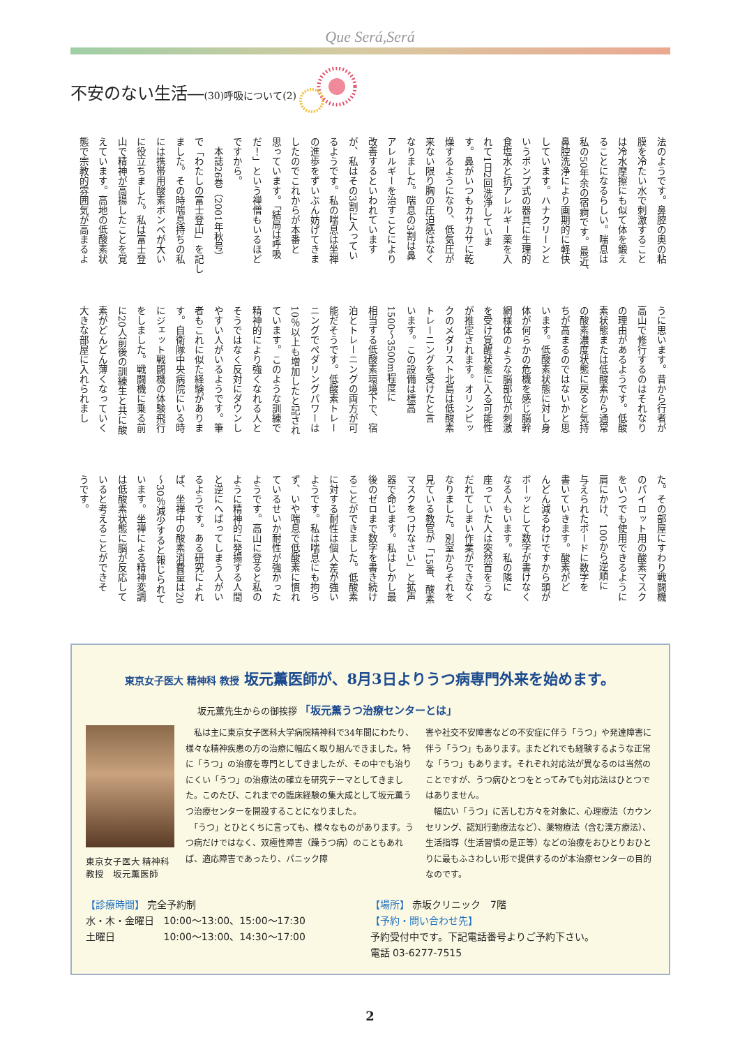Que Será,Será
不安のない生活―(30)呼吸について(2)
法のようです。鼻腔の奥の粘
膜を冷たい水で刺激すること
は冷水摩擦にも似て体を鍛え
ることになるらしい。喘息は
私の50年余の宿痾です。最近、
鼻腔洗浄により画期的に軽快
しています。ハナクリーンと
いうポンプ式の器具に生理的
食塩水と抗アレルギー薬を入
れて1日2回洗浄していま
す。鼻がいつもカサカサに乾
燥するようになり、低気圧が
来ない限り胸の圧迫感はなく
なりました。喘息の3割は鼻
アレルギーを治すことにより
改善するといわれています
が、私はその3割に入ってい
るようです。私の喘息は坐禅
の進歩をずいぶん妨げてきま
したのでこれからが本番と
思っています。「結局は呼吸
だ！」という禅僧もいるほど
ですから。
　本誌26巻（2001年秋号）
で「わたしの富士登山」を記し
ました。その時喘息持ちの私
には携帯用酸素ボンベが大い
に役立ちました。私は富士登
山で精神が高揚したことを覚
えています。高地の低酸素状
態で宗教的雰囲気が高まるよ
うに思います。昔から行者が
高山で修行するのはそれなり
の理由があるようです。低酸
素状態または低酸素から通常
の酸素濃度状態に戻ると気持
ちが高まるのではないかと思
います。低酸素状態に対し身
体が何らかの危機を感じ脳幹
網様体のような脳部位が刺激
を受け覚醒状態に入る可能性
が推定されます。オリンピッ
クのメダリスト北島は低酸素
トレーニングを受けたと言
います。この設備は標高
1500～3500m程度に
相当する低酸素環境下で、宿
泊とトレーニングの両方が可
能だそうです。低酸素トレー
ニングでペダリングパワーは
10％以上も増加したと記され
ています。このような訓練で
精神的により強くなれる人と
そうではなく反対にダウンし
やすい人がいるようです。筆
者もこれに似た経験がありま
す。自衛隊中央病院にいる時
にジェット戦闘機の体験飛行
をしました。戦闘機に乗る前
に20人前後の訓練生と共に酸
素がどんどん薄くなっていく
大きな部屋に入れられまし
た。その部屋にすわり戦闘機
のパイロット用の酸素マスク
をいつでも使用できるように
肩にかけ、100から逆順に
与えられたボードに数字を
書いていきます。酸素がど
んどん減るわけですから頭が
ボーッとして数字が書けなく
なる人もいます。私の隣に
座っていた人は突然首をうな
だれてしまい作業ができなく
なりました。別室からそれを
見ている教官が「15番、酸素
マスクをつけなさい」と拡声
器で命じます。私はしかし最
後のゼロまで数字を書き続け
ることができました。低酸素
に対する耐性は個人差が強い
ようです。私は喘息にも拘ら
ず、いや喘息で低酸素に慣れ
ているせいか耐性が強かった
ようです。高山に登ると私の
ように精神的に発揚する人間
と逆にへばってしまう人がい
るようです。ある研究によれ
ば、坐禅中の酸素消費量は20
～30％減少すると報じられて
います。坐禅による精神変調
は低酸素状態に脳が反応して
いると考えることができそ
うです。
東京女子医大 精神科 教授 坂元薫医師が、8月3日よりうつ病専門外来を始めます。
坂元薫先生からの御挨拶 「坂元薫うつ治療センターとは」
東京女子医大 精神科
教授　坂元薫医師
　私は主に東京女子医科大学病院精神科で34年間にわたり、様々な精神疾患の方の治療に幅広く取り組んできました。特に「うつ」の治療を専門としてきましたが、その中でも治りにくい「うつ」の治療法の確立を研究テーマとしてきました。このたび、これまでの臨床経験の集大成として坂元薫うつ治療センターを開設することになりました。
　「うつ」とひとくちに言っても、様々なものがあります。うつ病だけではなく、双極性障害（躁うつ病）のこともあれば、適応障害であったり、パニック障
害や社交不安障害などの不安症に伴う「うつ」や発達障害に伴う「うつ」もあります。またどれでも経験するような正常な「うつ」もあります。それぞれ対応法が異なるのは当然のことですが、うつ病ひとつをとってみても対応法はひとつではありません。
　幅広い「うつ」に苦しむ方々を対象に、心理療法（カウンセリング、認知行動療法など）、薬物療法（含む漢方療法）、生活指導（生活習慣の是正等）などの治療をおひとりおひとりに最もふさわしい形で提供するのが本治療センターの目的なのです。
【診療時間】 完全予約制
水・木・金曜日　10:00～13:00、15:00～17:30
土曜日　　　　　10:00～13:00、14:30～17:00
【場所】 赤坂クリニック　7階
【予約・問い合わせ先】
予約受付中です。下記電話番号よりご予約下さい。
電話 03-6277-7515
2